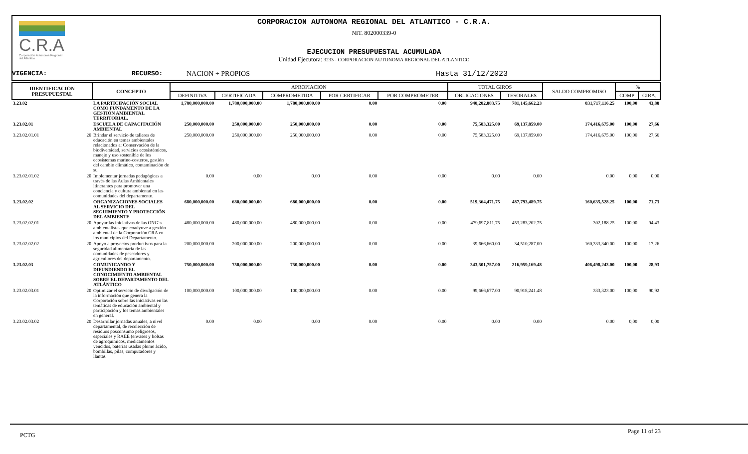C.R.A
Corporación Autónoma Regional del Atlántico
CORPORACION AUTONOMA REGIONAL DEL ATLANTICO - C.R.A.
NIT. 802000339-0
EJECUCION PRESUPUESTAL ACUMULADA
Unidad Ejecutora: 3233 - CORPORACION AUTONOMA REGIONAL DEL ATLANTICO
VIGENCIA: RECURSO: NACION + PROPIOS Hasta 31/12/2023
| IDENTIFICACIÓN PRESUPUESTAL | CONCEPTO | APROPIACION | | | | | TOTAL GIROS | | SALDO COMPROMISO | % | |
| --- | --- | --- | --- | --- | --- | --- | --- | --- | --- | --- | --- |
| | | DEFINITIVA | CERTIFICADA | COMPROMETIDA | POR CERTIFICAR | POR COMPROMETER | OBLIGACIONES | TESORALES | | COMP | GIRA. |
| 3.23.02 | LA PARTICIPACIÓN SOCIAL COMO FUNDAMENTO DE LA GESTIÓN AMBIENTAL TERRITORIAL. | 1,780,000,000.00 | 1,780,000,000.00 | 1,780,000,000.00 | 0.00 | 0.00 | 948,282,883.75 | 781,145,662.23 | 831,717,116.25 | 100,00 | 43,88 |
| 3.23.02.01 | ESCUELA DE CAPACITACIÓN AMBIENTAL | 250,000,000.00 | 250,000,000.00 | 250,000,000.00 | 0.00 | 0.00 | 75,583,325.00 | 69,137,859.00 | 174,416,675.00 | 100,00 | 27,66 |
| 3.23.02.01.01 20 | Brindar el servicio de talleres de educación en temas ambientales relacionados a: Conservación de la biodiversidad, servicios ecosistémicos, manejo y uso sostenible de los ecosistemas marino-costeros, gestión del cambio climático, contaminación de su | 250,000,000.00 | 250,000,000.00 | 250,000,000.00 | 0.00 | 0.00 | 75,583,325.00 | 69,137,859.00 | 174,416,675.00 | 100,00 | 27,66 |
| 3.23.02.01.02 20 | Implementar jornadas pedagógicas a través de las Aulas Ambientales itinerantes para promover una conciencia y cultura ambiental en las comunidades del departamento. | 0.00 | 0.00 | 0.00 | 0.00 | 0.00 | 0.00 | 0.00 | 0.00 | 0,00 | 0,00 |
| 3.23.02.02 | ORGANIZACIONES SOCIALES AL SERVICIO DEL SEGUIMIENTO Y PROTECCIÓN DEL AMBIENTE | 680,000,000.00 | 680,000,000.00 | 680,000,000.00 | 0.00 | 0.00 | 519,364,471.75 | 487,793,489.75 | 160,635,528.25 | 100,00 | 71,73 |
| 3.23.02.02.01 20 | Apoyar las iniciativas de las ONG´s ambientalistas que coadyuve a gestión ambiental de la Corporación CRA en los municipios del Departamento. | 480,000,000.00 | 480,000,000.00 | 480,000,000.00 | 0.00 | 0.00 | 479,697,811.75 | 453,283,202.75 | 302,188.25 | 100,00 | 94,43 |
| 3.23.02.02.02 20 | Apoyo a proyectos productivos para la seguridad alimentaria de las comunidades de pescadores y agricultores del departamento. | 200,000,000.00 | 200,000,000.00 | 200,000,000.00 | 0.00 | 0.00 | 39,666,660.00 | 34,510,287.00 | 160,333,340.00 | 100,00 | 17,26 |
| 3.23.02.03 | COMUNICANDO Y DIFUNDIENDO EL CONOCIMIENTO AMBIENTAL SOBRE EL DEPARTAMENTO DEL ATLÁNTICO | 750,000,000.00 | 750,000,000.00 | 750,000,000.00 | 0.00 | 0.00 | 343,501,757.00 | 216,959,169.48 | 406,498,243.00 | 100,00 | 28,93 |
| 3.23.02.03.01 20 | Optimizar el servicio de divulgación de la información que genera la Corporación sobre las iniciativas en las temáticas de educación ambiental y participación y los temas ambientales en general. | 100,000,000.00 | 100,000,000.00 | 100,000,000.00 | 0.00 | 0.00 | 99,666,677.00 | 90,918,241.48 | 333,323.00 | 100,00 | 90,92 |
| 3.23.02.03.02 20 | Desarrollar jornadas anuales, a nivel departamental, de recolección de residuos posconsumo peligrosos, especiales y RAEE (envases y bolsas de agroquímicos, medicamentos vencidos, baterías usadas plomo ácido, bombillas, pilas, computadores y llantas | 0.00 | 0.00 | 0.00 | 0.00 | 0.00 | 0.00 | 0.00 | 0.00 | 0,00 | 0,00 |
PCTG Page 11 of 23